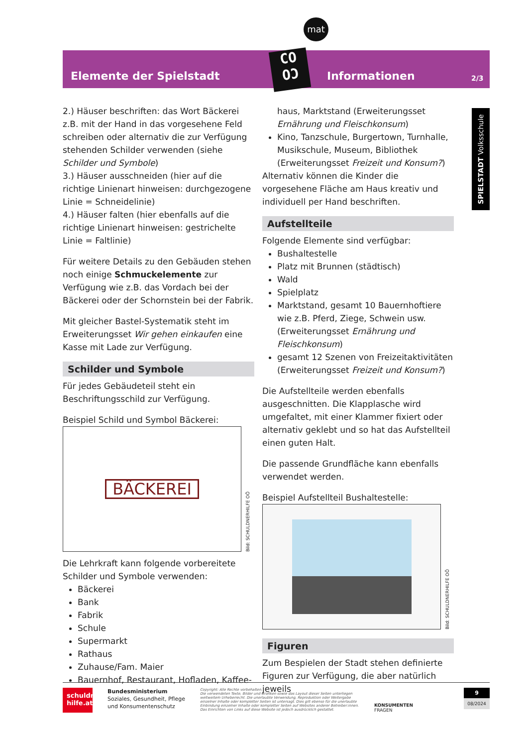mat
Elemente der Spielstadt Informationen 2/3
CO
OƆ
SPIELSTADT Volksschule
2.) Häuser beschriften: das Wort Bäckerei z.B. mit der Hand in das vorgesehene Feld schreiben oder alternativ die zur Verfügung stehenden Schilder verwenden (siehe Schilder und Symbole)
3.) Häuser ausschneiden (hier auf die richtige Linienart hinweisen: durchgezogene Linie = Schneidelinie)
4.) Häuser falten (hier ebenfalls auf die richtige Linienart hinweisen: gestrichelte Linie = Faltlinie)
Für weitere Details zu den Gebäuden stehen noch einige Schmuckelemente zur Verfügung wie z.B. das Vordach bei der Bäckerei oder der Schornstein bei der Fabrik.
Mit gleicher Bastel-Systematik steht im Erweiterungsset Wir gehen einkaufen eine Kasse mit Lade zur Verfügung.
Schilder und Symbole
Für jedes Gebäudeteil steht ein Beschriftungsschild zur Verfügung.
Beispiel Schild und Symbol Bäckerei:
BÄCKEREI
Bild: SCHULDNERHILFE OÖ
Die Lehrkraft kann folgende vorbereitete Schilder und Symbole verwenden:
Bäckerei
Bank
Fabrik
Schule
Supermarkt
Rathaus
Zuhause/Fam. Maier
Bauernhof, Restaurant, Hofladen, Kaffee-
haus, Marktstand (Erweiterungsset Ernährung und Fleischkonsum)
Kino, Tanzschule, Burgertown, Turnhalle, Musikschule, Museum, Bibliothek (Erweiterungsset Freizeit und Konsum?)
Alternativ können die Kinder die vorgesehene Fläche am Haus kreativ und individuell per Hand beschriften.
Aufstellteile
Folgende Elemente sind verfügbar:
Bushaltestelle
Platz mit Brunnen (städtisch)
Wald
Spielplatz
Marktstand, gesamt 10 Bauernhoftiere wie z.B. Pferd, Ziege, Schwein usw. (Erweiterungsset Ernährung und Fleischkonsum)
gesamt 12 Szenen von Freizeitaktivitäten (Erweiterungsset Freizeit und Konsum?)
Die Aufstellteile werden ebenfalls ausgeschnitten. Die Klapplasche wird umgefaltet, mit einer Klammer fixiert oder alternativ geklebt und so hat das Aufstellteil einen guten Halt.
Die passende Grundfläche kann ebenfalls verwendet werden.
Beispiel Aufstellteil Bushaltestelle:
Bild: SCHULDNERHILFE OÖ
Figuren
Zum Bespielen der Stadt stehen definierte Figuren zur Verfügung, die aber natürlich jeweils
schuldner-hilfe.at
Bundesministerium
Soziales, Gesundheit, Pflege
und Konsumentenschutz
Copyright: Alle Rechte vorbehalten.
Die verwendeten Texte, Bilder und Grafiken sowie das Layout dieser Seiten unterliegen weltweitem Urheberrecht. Die unerlaubte Verwendung, Reproduktion oder Weitergabe einzelner Inhalte oder kompletter Seiten ist untersagt. Dies gilt ebenso für die unerlaubte Einbindung einzelner Inhalte oder kompletter Seiten auf Websites anderer Betreiber:innen. Das Einrichten von Links auf diese Website ist jedoch ausdrücklich gestattet.
KONSUMENTEN
FRAGEN
9
08/2024